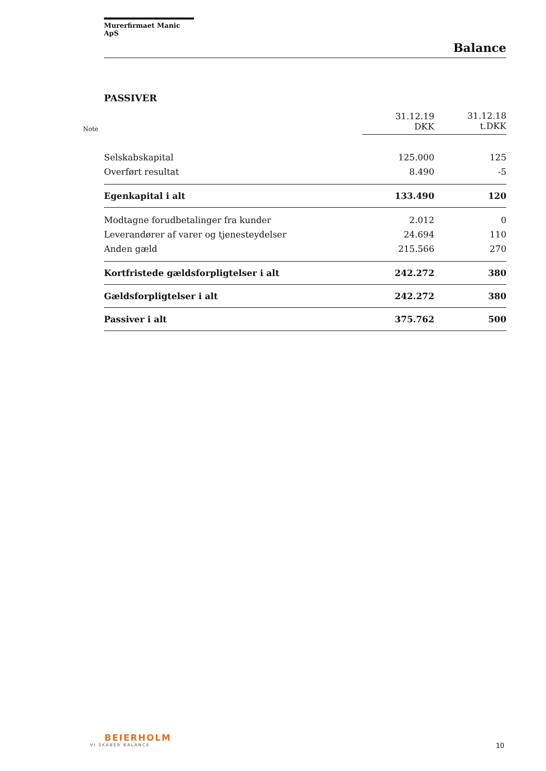Murerfirmaet Manic ApS
Balance
PASSIVER
| Note | | 31.12.19 DKK | 31.12.18 t.DKK |
| --- | --- | --- | --- |
| | Selskabskapital | 125.000 | 125 |
| | Overført resultat | 8.490 | -5 |
| | Egenkapital i alt | 133.490 | 120 |
| | Modtagne forudbetalinger fra kunder | 2.012 | 0 |
| | Leverandører af varer og tjenesteydelser | 24.694 | 110 |
| | Anden gæld | 215.566 | 270 |
| | Kortfristede gældsforpligtelser i alt | 242.272 | 380 |
| | Gældsforpligtelser i alt | 242.272 | 380 |
| | Passiver i alt | 375.762 | 500 |
BEIERHOLM
VI SKABER BALANCE
10